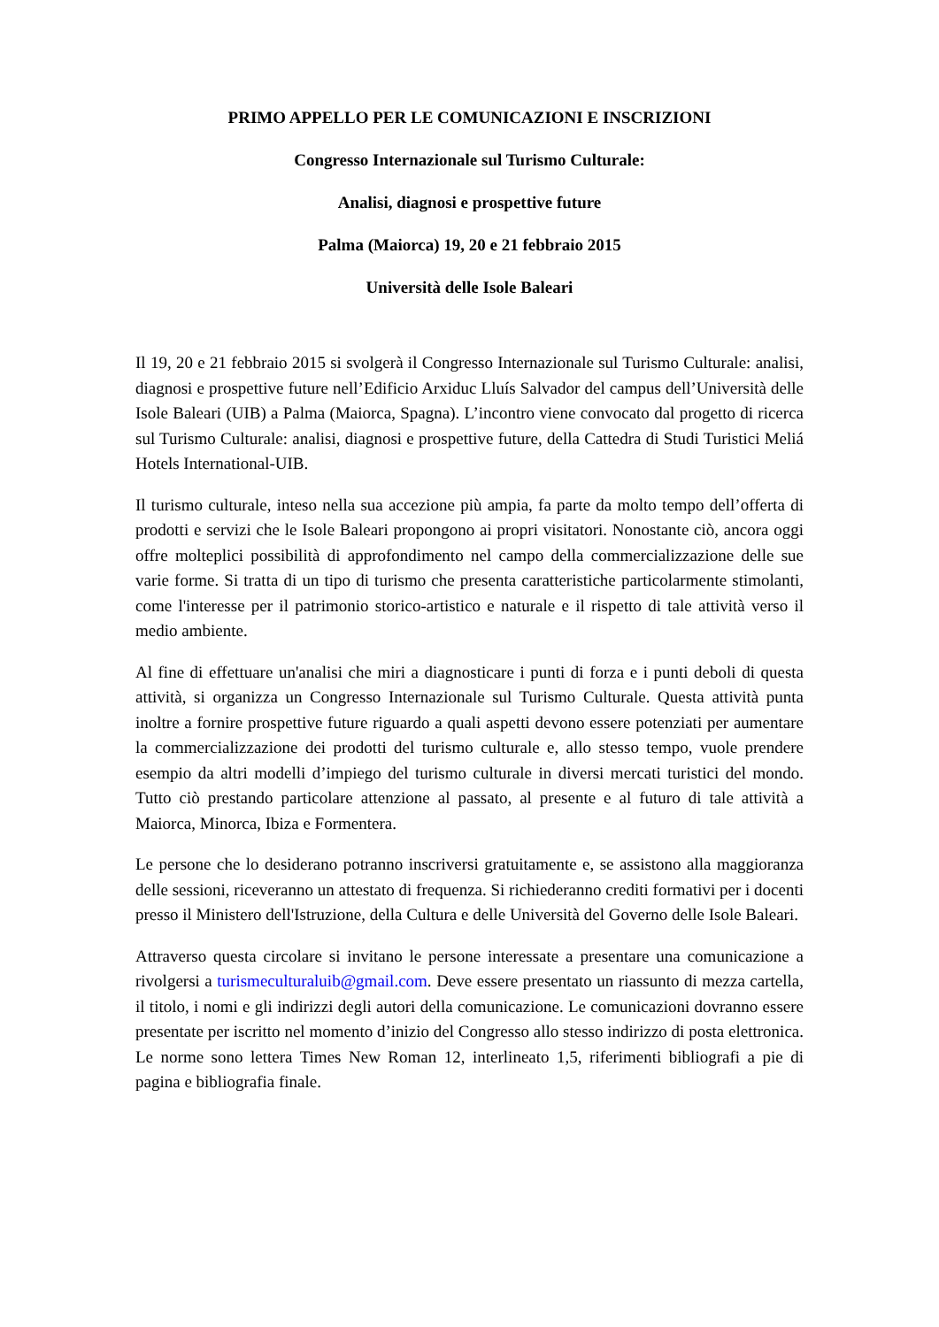PRIMO APPELLO PER LE COMUNICAZIONI E INSCRIZIONI
Congresso Internazionale sul Turismo Culturale:
Analisi, diagnosi e prospettive future
Palma (Maiorca) 19, 20 e 21 febbraio 2015
Università delle Isole Baleari
Il 19, 20 e 21 febbraio 2015 si svolgerà il Congresso Internazionale sul Turismo Culturale: analisi, diagnosi e prospettive future nell’Edificio Arxiduc Lluís Salvador del campus dell’Università delle Isole Baleari (UIB) a Palma (Maiorca, Spagna). L’incontro viene convocato dal progetto di ricerca sul Turismo Culturale: analisi, diagnosi e prospettive future, della Cattedra di Studi Turistici Meliá Hotels International-UIB.
Il turismo culturale, inteso nella sua accezione più ampia, fa parte da molto tempo dell’offerta di prodotti e servizi che le Isole Baleari propongono ai propri visitatori. Nonostante ciò, ancora oggi offre molteplici possibilità di approfondimento nel campo della commercializzazione delle sue varie forme. Si tratta di un tipo di turismo che presenta caratteristiche particolarmente stimolanti, come l'interesse per il patrimonio storico-artistico e naturale e il rispetto di tale attività verso il medio ambiente.
Al fine di effettuare un'analisi che miri a diagnosticare i punti di forza e i punti deboli di questa attività, si organizza un Congresso Internazionale sul Turismo Culturale. Questa attività punta inoltre a fornire prospettive future riguardo a quali aspetti devono essere potenziati per aumentare la commercializzazione dei prodotti del turismo culturale e, allo stesso tempo, vuole prendere esempio da altri modelli d’impiego del turismo culturale in diversi mercati turistici del mondo. Tutto ciò prestando particolare attenzione al passato, al presente e al futuro di tale attività a Maiorca, Minorca, Ibiza e Formentera.
Le persone che lo desiderano potranno inscriversi gratuitamente e, se assistono alla maggioranza delle sessioni, riceveranno un attestato di frequenza. Si richiederanno crediti formativi per i docenti presso il Ministero dell'Istruzione, della Cultura e delle Università del Governo delle Isole Baleari.
Attraverso questa circolare si invitano le persone interessate a presentare una comunicazione a rivolgersi a turismeculturaluib@gmail.com. Deve essere presentato un riassunto di mezza cartella, il titolo, i nomi e gli indirizzi degli autori della comunicazione. Le comunicazioni dovranno essere presentate per iscritto nel momento d’inizio del Congresso allo stesso indirizzo di posta elettronica. Le norme sono lettera Times New Roman 12, interlineato 1,5, riferimenti bibliografi a pie di pagina e bibliografia finale.